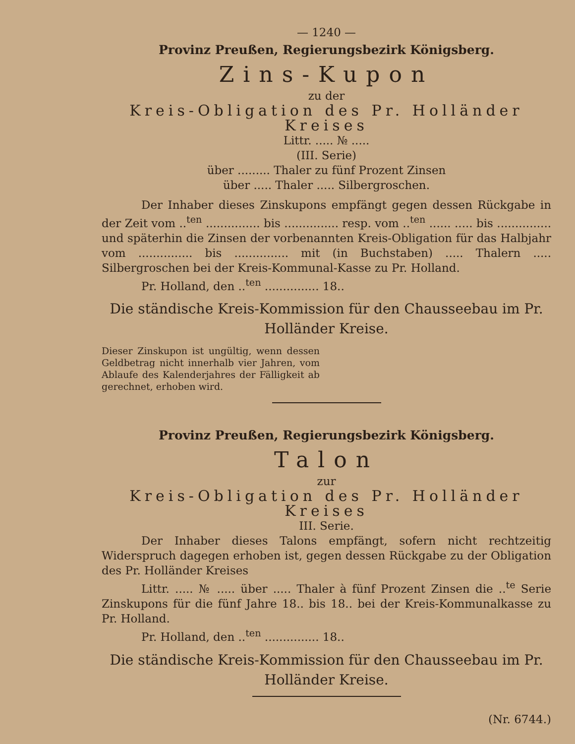— 1240 —
Provinz Preußen, Regierungsbezirk Königsberg.
Zins-Kupon
zu der
Kreis-Obligation des Pr. Holländer Kreises
Littr. ..... № .....
(III. Serie)
über ......... Thaler zu fünf Prozent Zinsen
über ..... Thaler ..... Silbergroschen.
Der Inhaber dieses Zinskupons empfängt gegen dessen Rückgabe in der Zeit vom ..<sup>ten</sup> ............... bis ............... resp. vom ..<sup>ten</sup> ...... ..... bis ............... und späterhin die Zinsen der vorbenannten Kreis-Obligation für das Halbjahr vom ............... bis ............... mit (in Buchstaben) ..... Thalern ..... Silbergroschen bei der Kreis-Kommunal-Kasse zu Pr. Holland.
Pr. Holland, den ..<sup>ten</sup> ............... 18..
Die ständische Kreis-Kommission für den Chausseebau im Pr. Holländer Kreise.
Dieser Zinskupon ist ungültig, wenn dessen Geldbetrag nicht innerhalb vier Jahren, vom Ablaufe des Kalenderjahres der Fälligkeit ab gerechnet, erhoben wird.
Provinz Preußen, Regierungsbezirk Königsberg.
Talon
zur
Kreis-Obligation des Pr. Holländer Kreises
III. Serie.
Der Inhaber dieses Talons empfängt, sofern nicht rechtzeitig Widerspruch dagegen erhoben ist, gegen dessen Rückgabe zu der Obligation des Pr. Holländer Kreises
Littr. ..... № ..... über ..... Thaler à fünf Prozent Zinsen die ..<sup>te</sup> Serie Zinskupons für die fünf Jahre 18.. bis 18.. bei der Kreis-Kommunalkasse zu Pr. Holland.
Pr. Holland, den ..<sup>ten</sup> ............... 18..
Die ständische Kreis-Kommission für den Chausseebau im Pr. Holländer Kreise.
(Nr. 6744.)